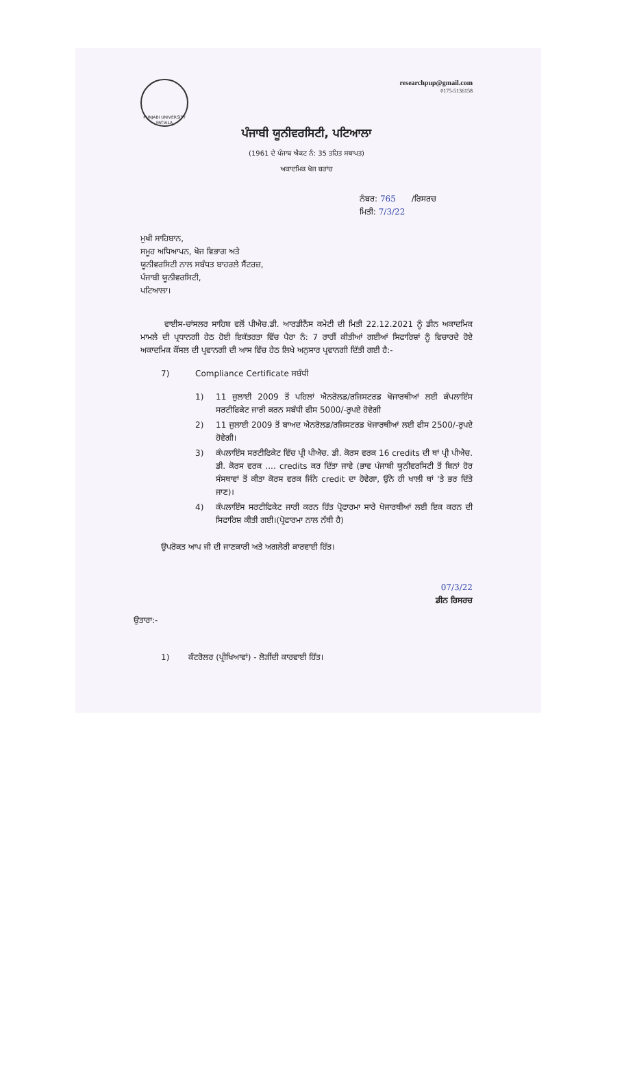PUNJABI UNIVERSITY PATIALA
researchpup@gmail.com
0175-5136158
ਪੰਜਾਬੀ ਯੂਨੀਵਰਸਿਟੀ, ਪਟਿਆਲਾ
(1961 ਦੇ ਪੰਜਾਬ ਐਕਟ ਨੰ: 35 ਤਹਿਤ ਸਥਾਪਤ)
ਅਕਾਦਮਿਕ ਖੋਜ ਬਰਾਂਚ
ਨੰਬਰ: 765 /ਰਿਸਰਚ
ਮਿਤੀ: 7/3/22
ਮੁਖੀ ਸਾਹਿਬਾਨ,
ਸਮੂਹ ਅਧਿਆਪਨ, ਖੋਜ ਵਿਭਾਗ ਅਤੇ
ਯੂਨੀਵਰਸਿਟੀ ਨਾਲ ਸਬੰਧਤ ਬਾਹਰਲੇ ਸੈਂਟਰਜ਼,
ਪੰਜਾਬੀ ਯੂਨੀਵਰਸਿਟੀ,
ਪਟਿਆਲਾ।
ਵਾਈਸ-ਚਾਂਸਲਰ ਸਾਹਿਬ ਵਲੋਂ ਪੀਐਚ.ਡੀ. ਆਰਡੀਨੈਂਸ ਕਮੇਟੀ ਦੀ ਮਿਤੀ 22.12.2021 ਨੂੰ ਡੀਨ ਅਕਾਦਮਿਕ ਮਾਮਲੇ ਦੀ ਪ੍ਰਧਾਨਗੀ ਹੇਠ ਹੋਈ ਇਕੱਤਰਤਾ ਵਿੱਚ ਪੈਰਾ ਨੰ: 7 ਰਾਹੀਂ ਕੀਤੀਆਂ ਗਈਆਂ ਸਿਫਾਰਿਸ਼ਾਂ ਨੂੰ ਵਿਚਾਰਦੇ ਹੋਏ ਅਕਾਦਮਿਕ ਕੌਂਸਲ ਦੀ ਪ੍ਰਵਾਨਗੀ ਦੀ ਆਸ ਵਿੱਚ ਹੇਠ ਲਿਖੇ ਅਨੁਸਾਰ ਪ੍ਰਵਾਨਗੀ ਦਿੱਤੀ ਗਈ ਹੈ:-
7) Compliance Certificate ਸਬੰਧੀ
1) 11 ਜੁਲਾਈ 2009 ਤੋਂ ਪਹਿਲਾਂ ਐਨਰੋਲਡ/ਰਜਿਸਟਰਡ ਖੋਜਾਰਥੀਆਂ ਲਈ ਕੰਪਲਾਇੰਸ ਸਰਟੀਫਿਕੇਟ ਜਾਰੀ ਕਰਨ ਸਬੰਧੀ ਫੀਸ 5000/-ਰੁਪਏ ਹੋਵੇਗੀ
2) 11 ਜੁਲਾਈ 2009 ਤੋਂ ਬਾਅਦ ਐਨਰੋਲਡ/ਰਜਿਸਟਰਡ ਖੋਜਾਰਥੀਆਂ ਲਈ ਫੀਸ 2500/-ਰੁਪਏ ਹੋਵੇਗੀ।
3) ਕੰਪਲਾਇੰਸ ਸਰਟੀਫਿਕੇਟ ਵਿੱਚ ਪ੍ਰੀ ਪੀਐਚ. ਡੀ. ਕੋਰਸ ਵਰਕ 16 credits ਦੀ ਥਾਂ ਪ੍ਰੀ ਪੀਐਚ. ਡੀ. ਕੋਰਸ ਵਰਕ .... credits ਕਰ ਦਿੱਤਾ ਜਾਵੇ (ਭਾਵ ਪੰਜਾਬੀ ਯੂਨੀਵਰਸਿਟੀ ਤੋਂ ਬਿਨਾਂ ਹੋਰ ਸੰਸਥਾਵਾਂ ਤੋਂ ਕੀਤਾ ਕੋਰਸ ਵਰਕ ਜਿੰਨੇ credit ਦਾ ਹੋਵੇਗਾ, ਉੰਨੇ ਹੀ ਖਾਲੀ ਥਾਂ 'ਤੇ ਭਰ ਦਿੱਤੇ ਜਾਣ)।
4) ਕੰਪਲਾਇੰਸ ਸਰਟੀਫਿਕੇਟ ਜਾਰੀ ਕਰਨ ਹਿੱਤ ਪ੍ਰੋਫਾਰਮਾ ਸਾਰੇ ਖੋਜਾਰਥੀਆਂ ਲਈ ਇਕ ਕਰਨ ਦੀ ਸਿਫਾਰਿਸ਼ ਕੀਤੀ ਗਈ।(ਪ੍ਰੋਫਾਰਮਾ ਨਾਲ ਨੱਥੀ ਹੈ)
ਉਪਰੋਕਤ ਆਪ ਜੀ ਦੀ ਜਾਣਕਾਰੀ ਅਤੇ ਅਗਲੇਰੀ ਕਾਰਵਾਈ ਹਿੱਤ।
07/3/22
ਡੀਨ ਰਿਸਰਚ
ਉਤਾਰਾ:-
1) ਕੰਟਰੋਲਰ (ਪ੍ਰੀਖਿਆਵਾਂ) - ਲੋੜੀਂਦੀ ਕਾਰਵਾਈ ਹਿੱਤ।